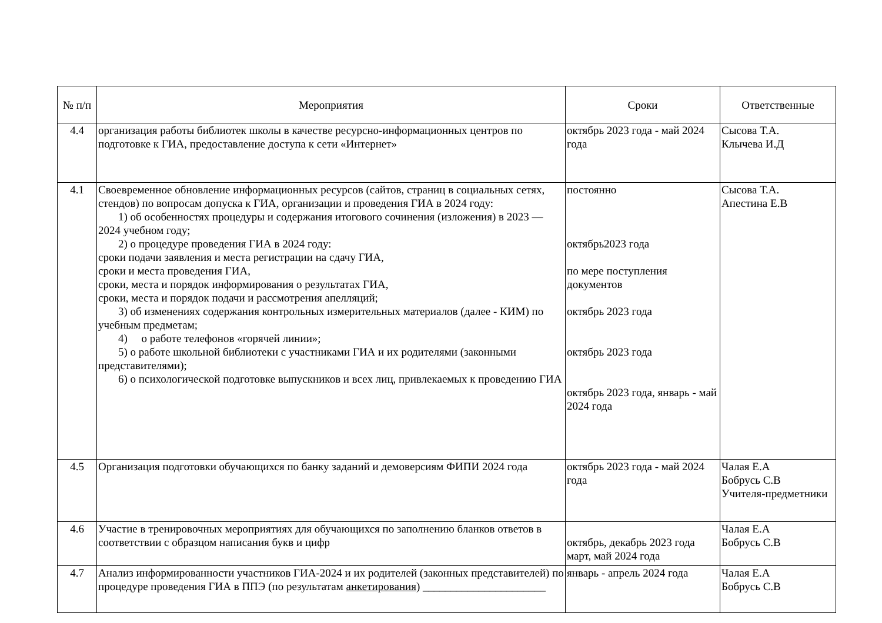| № п/п | Мероприятия | Сроки | Ответственные |
| --- | --- | --- | --- |
| 4.4 | организация работы библиотек школы в качестве ресурсно-информационных центров по подготовке к ГИА, предоставление доступа к сети «Интернет» | октябрь 2023 года - май 2024 года | Сысова Т.А. Клычева И.Д |
| 4.1 | Своевременное обновление информационных ресурсов (сайтов, страниц в социальных сетях, стендов) по вопросам допуска к ГИА, организации и проведения ГИА в 2024 году: 1) об особенностях процедуры и содержания итогового сочинения (изложения) в 2023 — 2024 учебном году; 2) о процедуре проведения ГИА в 2024 году: сроки подачи заявления и места регистрации на сдачу ГИА, сроки и места проведения ГИА, сроки, места и порядок информирования о результатах ГИА, сроки, места и порядок подачи и рассмотрения апелляций; 3) об изменениях содержания контрольных измерительных материалов (далее - КИМ) по учебным предметам; 4) о работе телефонов «горячей линии»; 5) о работе школьной библиотеки с участниками ГИА и их родителями (законными представителями); 6) о психологической подготовке выпускников и всех лиц, привлекаемых к проведению ГИА | постоянно октябрь2023 года по мере поступления документов октябрь 2023 года октябрь 2023 года октябрь 2023 года, январь - май 2024 года | Сысова Т.А. Апестина Е.В |
| 4.5 | Организация подготовки обучающихся по банку заданий и демоверсиям ФИПИ 2024 года | октябрь 2023 года - май 2024 года | Чалая Е.А Бобрусь С.В Учителя-предметники |
| 4.6 | Участие в тренировочных мероприятиях для обучающихся по заполнению бланков ответов в соответствии с образцом написания букв и цифр | октябрь, декабрь 2023 года март, май 2024 года | Чалая Е.А Бобрусь С.В |
| 4.7 | Анализ информированности участников ГИА-2024 и их родителей (законных представителей) по процедуре проведения ГИА в ППЭ (по результатам анкетирования) ______________________ | январь - апрель 2024 года | Чалая Е.А Бобрусь С.В |